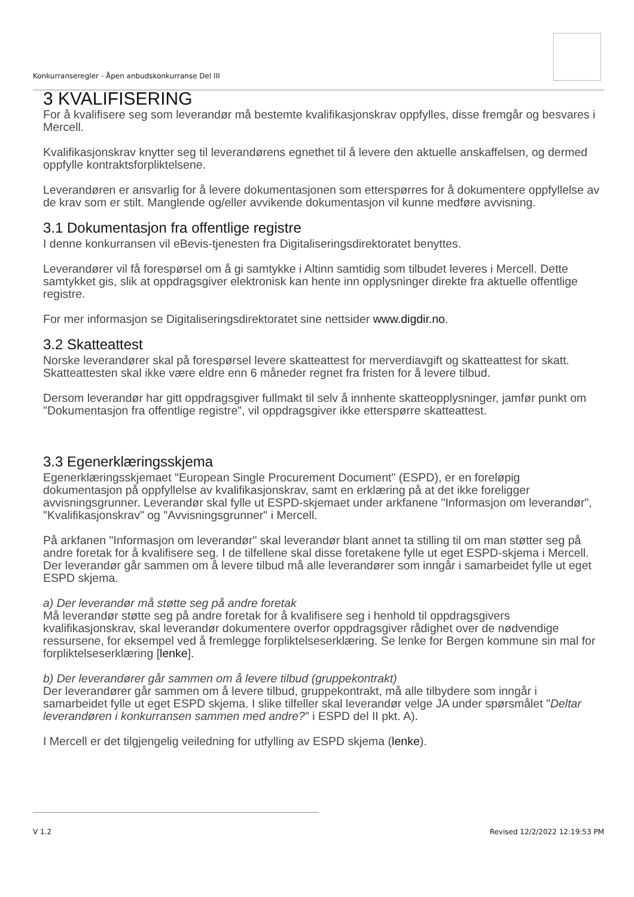Konkurranseregler - Åpen anbudskonkurranse Del III
3 KVALIFISERING
For å kvalifisere seg som leverandør må bestemte kvalifikasjonskrav oppfylles, disse fremgår og besvares i Mercell.
Kvalifikasjonskrav knytter seg til leverandørens egnethet til å levere den aktuelle anskaffelsen, og dermed oppfylle kontraktsforpliktelsene.
Leverandøren er ansvarlig for å levere dokumentasjonen som etterspørres for å dokumentere oppfyllelse av de krav som er stilt. Manglende og/eller avvikende dokumentasjon vil kunne medføre avvisning.
3.1 Dokumentasjon fra offentlige registre
I denne konkurransen vil eBevis-tjenesten fra Digitaliseringsdirektoratet benyttes.
Leverandører vil få forespørsel om å gi samtykke i Altinn samtidig som tilbudet leveres i Mercell. Dette samtykket gis, slik at oppdragsgiver elektronisk kan hente inn opplysninger direkte fra aktuelle offentlige registre.
For mer informasjon se Digitaliseringsdirektoratet sine nettsider www.digdir.no.
3.2 Skatteattest
Norske leverandører skal på forespørsel levere skatteattest for merverdiavgift og skatteattest for skatt. Skatteattesten skal ikke være eldre enn 6 måneder regnet fra fristen for å levere tilbud.
Dersom leverandør har gitt oppdragsgiver fullmakt til selv å innhente skatteopplysninger, jamfør punkt om "Dokumentasjon fra offentlige registre", vil oppdragsgiver ikke etterspørre skatteattest.
3.3 Egenerklæringsskjema
Egenerklæringsskjemaet "European Single Procurement Document" (ESPD), er en foreløpig dokumentasjon på oppfyllelse av kvalifikasjonskrav, samt en erklæring på at det ikke foreligger avvisningsgrunner. Leverandør skal fylle ut ESPD-skjemaet under arkfanene "Informasjon om leverandør", "Kvalifikasjonskrav" og "Avvisningsgrunner" i Mercell.
På arkfanen "Informasjon om leverandør" skal leverandør blant annet ta stilling til om man støtter seg på andre foretak for å kvalifisere seg. I de tilfellene skal disse foretakene fylle ut eget ESPD-skjema i Mercell. Der leverandør går sammen om å levere tilbud må alle leverandører som inngår i samarbeidet fylle ut eget ESPD skjema.
a) Der leverandør må støtte seg på andre foretak
Må leverandør støtte seg på andre foretak for å kvalifisere seg i henhold til oppdragsgivers kvalifikasjonskrav, skal leverandør dokumentere overfor oppdragsgiver rådighet over de nødvendige ressursene, for eksempel ved å fremlegge forpliktelseserklæring. Se lenke for Bergen kommune sin mal for forpliktelseserklæring [lenke].
b) Der leverandører går sammen om å levere tilbud (gruppekontrakt)
Der leverandører går sammen om å levere tilbud, gruppekontrakt, må alle tilbydere som inngår i samarbeidet fylle ut eget ESPD skjema. I slike tilfeller skal leverandør velge JA under spørsmålet "Deltar leverandøren i konkurransen sammen med andre?" i ESPD del II pkt. A).
I Mercell er det tilgjengelig veiledning for utfylling av ESPD skjema (lenke).
V 1.2 Revised 12/2/2022 12:19:53 PM